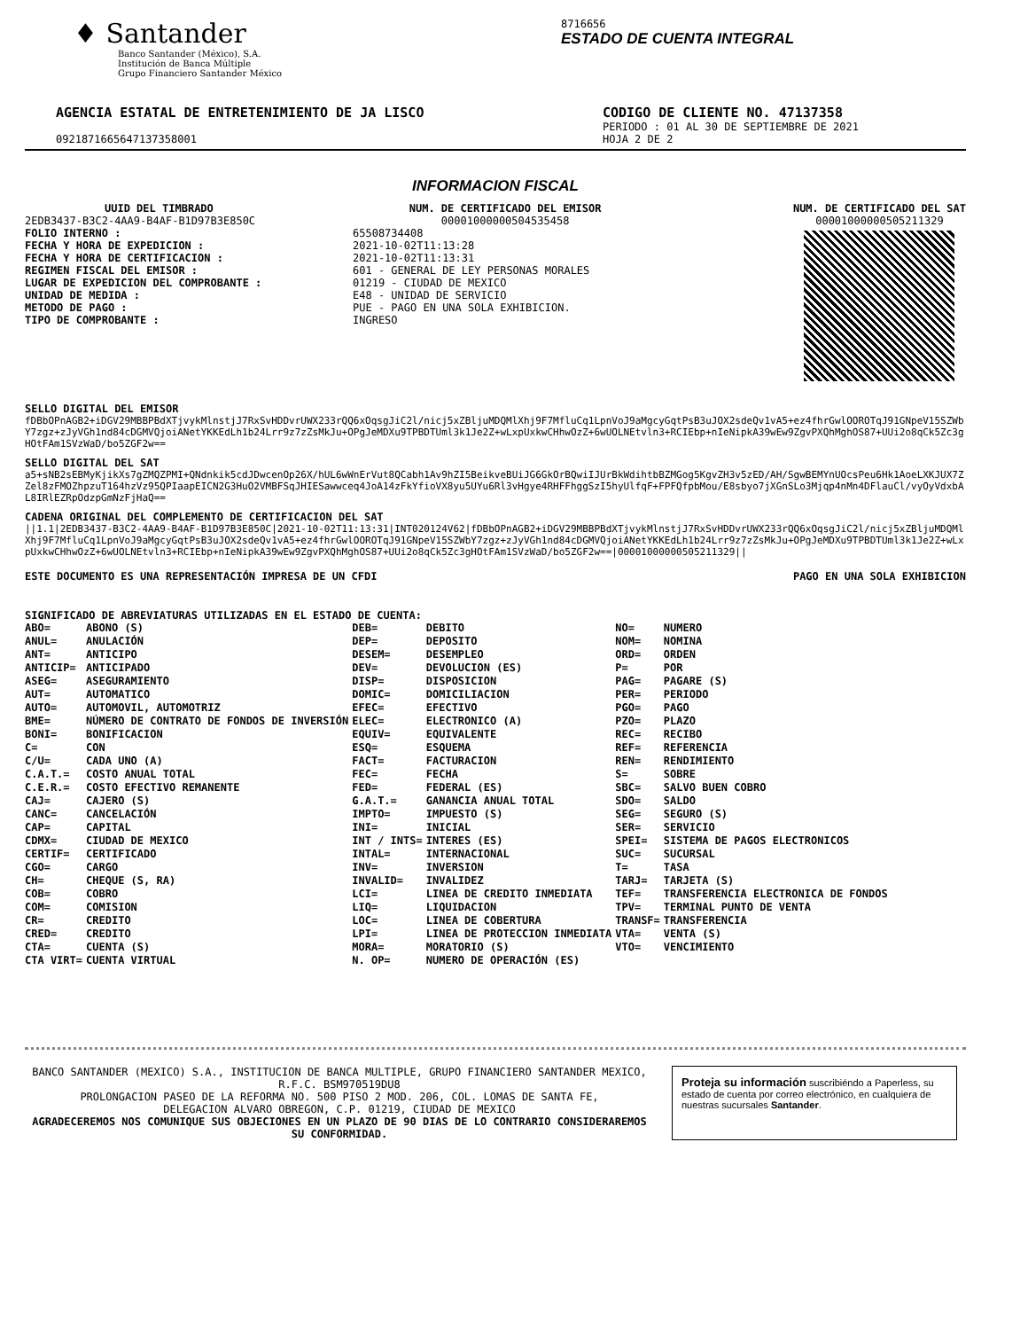♦ Santander
Banco Santander (México), S.A.
Institución de Banca Múltiple
Grupo Financiero Santander México
8716656
ESTADO DE CUENTA INTEGRAL
AGENCIA ESTATAL DE ENTRETENIMIENTO DE JA LISCO
CODIGO DE CLIENTE NO. 47137358
PERIODO : 01 AL 30 DE SEPTIEMBRE DE 2021
0921871665647137358001 HOJA 2 DE 2
INFORMACION FISCAL
UUID DEL TIMBRADO
2EDB3437-B3C2-4AA9-B4AF-B1D97B3E850C
FOLIO INTERNO :
FECHA Y HORA DE EXPEDICION :
FECHA Y HORA DE CERTIFICACION :
REGIMEN FISCAL DEL EMISOR :
LUGAR DE EXPEDICION DEL COMPROBANTE :
UNIDAD DE MEDIDA :
METODO DE PAGO :
TIPO DE COMPROBANTE :
65508734408
2021-10-02T11:13:28
2021-10-02T11:13:31
601 - GENERAL DE LEY PERSONAS MORALES
01219 - CIUDAD DE MEXICO
E48 - UNIDAD DE SERVICIO
PUE - PAGO EN UNA SOLA EXHIBICION.
INGRESO
NUM. DE CERTIFICADO DEL EMISOR
00001000000504535458
NUM. DE CERTIFICADO DEL SAT
00001000000505211329
SELLO DIGITAL DEL EMISOR
fDBbOPnAGB2+iDGV29MBBPBdXTjvykMlnstjJ7RxSvHDDvrUWX233rQQ6xOqsgJiC2l/nicj5xZBljuMDQMlXhj9F7MfluCq1LpnVoJ9aMgcyGqtPsB3uJOX2sdeQv1vA5+ez4fhrGwlOOROTqJ91GNpeV15SZWbY7zgz+zJyVGh1nd84cDGMVQjoiANetYKKEdLh1b24Lrr9z7zZsMkJu+OPgJeMDXu9TPBDTUml3k1Je2Z+wLxpUxkwCHhwOzZ+6wUOLNEtvln3+RCIEbp+nIeNipkA39wEw9ZgvPXQhMghOS87+UUi2o8qCk5Zc3gHOtFAm1SVzWaD/bo5ZGF2w==
SELLO DIGITAL DEL SAT
a5+sNB2sEBMyKjikXs7gZMQZPMI+QNdnkik5cdJDwcenOp26X/hUL6wWnErVut8QCabh1Av9hZI5BeikveBUiJG6GkOrBQwiIJUrBkWdihtbBZMGog5KgvZH3v5zED/AH/SgwBEMYnUOcsPeu6Hk1AoeLXKJUX7ZZel8zFMOZhpzuT164hzVz95QPIaapEICN2G3HuO2VMBFSqJHIESawwceq4JoA14zFkYfioVX8yu5UYu6Rl3vHgye4RHFFhggSzI5hyUlfqF+FPFQfpbMou/E8sbyo7jXGnSLo3Mjqp4nMn4DFlauCl/vyOyVdxbAL8IRlEZRpOdzpGmNzFjHaQ==
CADENA ORIGINAL DEL COMPLEMENTO DE CERTIFICACION DEL SAT
||1.1|2EDB3437-B3C2-4AA9-B4AF-B1D97B3E850C|2021-10-02T11:13:31|INT020124V62|fDBbOPnAGB2+iDGV29MBBPBdXTjvykMlnstjJ7RxSvHDDvrUWX233rQQ6xOqsgJiC2l/nicj5xZBljuMDQMlXhj9F7MfluCq1LpnVoJ9aMgcyGqtPsB3uJOX2sdeQv1vA5+ez4fhrGwlOOROTqJ91GNpeV15SZWbY7zgz+zJyVGh1nd84cDGMVQjoiANetYKKEdLh1b24Lrr9z7zZsMkJu+OPgJeMDXu9TPBDTUml3k1Je2Z+wLxpUxkwCHhwOzZ+6wUOLNEtvln3+RCIEbp+nIeNipkA39wEw9ZgvPXQhMghOS87+UUi2o8qCk5Zc3gHOtFAm1SVzWaD/bo5ZGF2w==|00001000000505211329||
ESTE DOCUMENTO ES UNA REPRESENTACIÓN IMPRESA DE UN CFDI
PAGO EN UNA SOLA EXHIBICION
SIGNIFICADO DE ABREVIATURAS UTILIZADAS EN EL ESTADO DE CUENTA:
| ABO= | ABONO (S) | DEB= | DEBITO | NO= | NUMERO |
| ANUL= | ANULACIÓN | DEP= | DEPOSITO | NOM= | NOMINA |
| ANT= | ANTICIPO | DESEM= | DESEMPLEO | ORD= | ORDEN |
| ANTICIP= | ANTICIPADO | DEV= | DEVOLUCION (ES) | P= | POR |
| ASEG= | ASEGURAMIENTO | DISP= | DISPOSICION | PAG= | PAGARE (S) |
| AUT= | AUTOMATICO | DOMIC= | DOMICILIACION | PER= | PERIODO |
| AUTO= | AUTOMOVIL, AUTOMOTRIZ | EFEC= | EFECTIVO | PGO= | PAGO |
| BME= | NÚMERO DE CONTRATO DE FONDOS DE INVERSIÓN | ELEC= | ELECTRONICO (A) | PZO= | PLAZO |
| BONI= | BONIFICACION | EQUIV= | EQUIVALENTE | REC= | RECIBO |
| C= | CON | ESQ= | ESQUEMA | REF= | REFERENCIA |
| C/U= | CADA UNO (A) | FACT= | FACTURACION | REN= | RENDIMIENTO |
| C.A.T.= | COSTO ANUAL TOTAL | FEC= | FECHA | S= | SOBRE |
| C.E.R.= | COSTO EFECTIVO REMANENTE | FED= | FEDERAL (ES) | SBC= | SALVO BUEN COBRO |
| CAJ= | CAJERO (S) | G.A.T.= | GANANCIA ANUAL TOTAL | SDO= | SALDO |
| CANC= | CANCELACIÓN | IMPTO= | IMPUESTO (S) | SEG= | SEGURO (S) |
| CAP= | CAPITAL | INI= | INICIAL | SER= | SERVICIO |
| CDMX= | CIUDAD DE MEXICO | INT / INTS= | INTERES (ES) | SPEI= | SISTEMA DE PAGOS ELECTRONICOS |
| CERTIF= | CERTIFICADO | INTAL= | INTERNACIONAL | SUC= | SUCURSAL |
| CGO= | CARGO | INV= | INVERSION | T= | TASA |
| CH= | CHEQUE (S, RA) | INVALID= | INVALIDEZ | TARJ= | TARJETA (S) |
| COB= | COBRO | LCI= | LINEA DE CREDITO INMEDIATA | TEF= | TRANSFERENCIA ELECTRONICA DE FONDOS |
| COM= | COMISION | LIQ= | LIQUIDACION | TPV= | TERMINAL PUNTO DE VENTA |
| CR= | CREDITO | LOC= | LINEA DE COBERTURA | TRANSF= | TRANSFERENCIA |
| CRED= | CREDITO | LPI= | LINEA DE PROTECCION INMEDIATA | VTA= | VENTA (S) |
| CTA= | CUENTA (S) | MORA= | MORATORIO (S) | VTO= | VENCIMIENTO |
| CTA VIRT= | CUENTA VIRTUAL | N. OP= | NUMERO DE OPERACIÓN (ES) | | |
BANCO SANTANDER (MEXICO) S.A., INSTITUCION DE BANCA MULTIPLE, GRUPO FINANCIERO SANTANDER MEXICO,
R.F.C. BSM970519DU8
PROLONGACION PASEO DE LA REFORMA NO. 500 PISO 2 MOD. 206, COL. LOMAS DE SANTA FE,
DELEGACION ALVARO OBREGON, C.P. 01219, CIUDAD DE MEXICO
AGRADECEREMOS NOS COMUNIQUE SUS OBJECIONES EN UN PLAZO DE 90 DIAS DE LO CONTRARIO CONSIDERAREMOS SU CONFORMIDAD.
Proteja su información suscribiéndo a Paperless, su estado de cuenta por correo electrónico, en cualquiera de nuestras sucursales Santander.